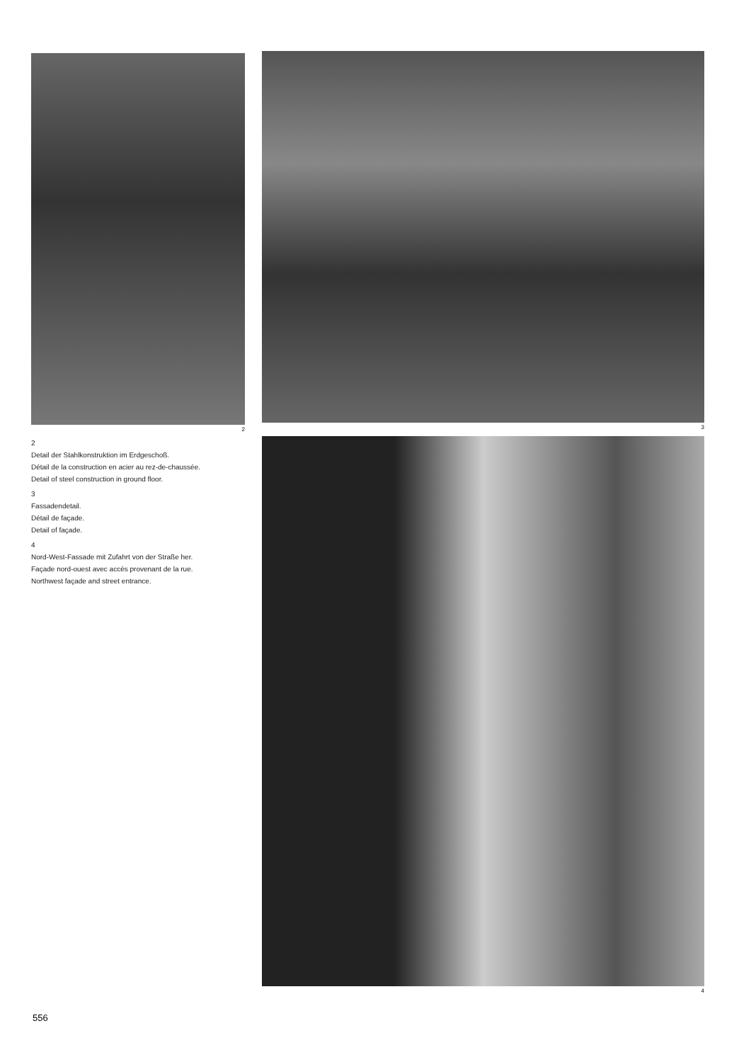2
2
Detail der Stahlkonstruktion im Erdgeschoß.
Détail de la construction en acier au rez-de-chaussée.
Detail of steel construction in ground floor.
3
Fassadendetail.
Détail de façade.
Detail of façade.
4
Nord-West-Fassade mit Zufahrt von der Straße her.
Façade nord-ouest avec accès provenant de la rue.
Northwest façade and street entrance.
3
4
556